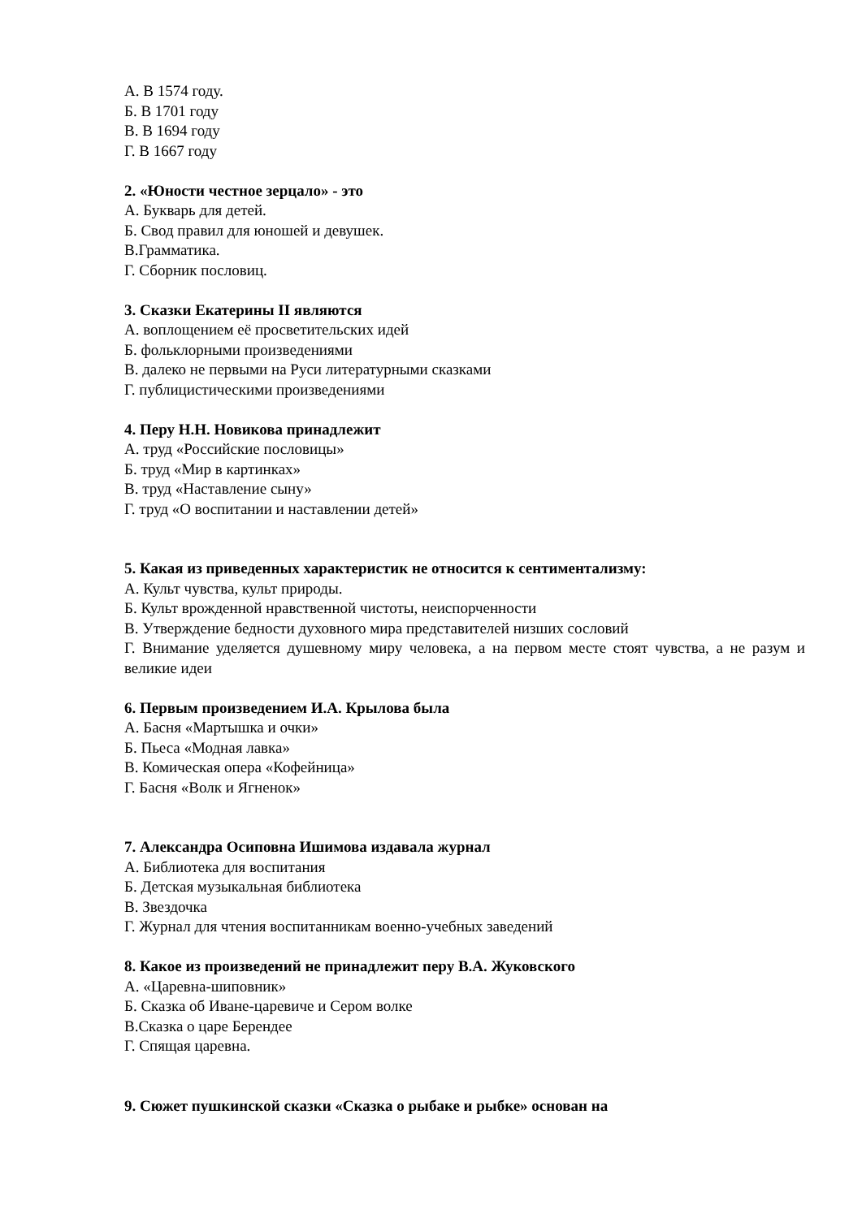А. В 1574 году.
Б. В 1701 году
В. В 1694 году
Г. В 1667 году
2. «Юности честное зерцало» - это
А. Букварь для детей.
Б. Свод правил для юношей и девушек.
В.Грамматика.
Г. Сборник пословиц.
3. Сказки Екатерины II являются
А. воплощением её просветительских идей
Б. фольклорными произведениями
В. далеко не первыми на Руси литературными сказками
Г. публицистическими произведениями
4. Перу Н.Н. Новикова принадлежит
А. труд «Российские пословицы»
Б. труд «Мир в картинках»
В. труд «Наставление сыну»
Г. труд «О воспитании и наставлении детей»
5. Какая из приведенных характеристик не относится к сентиментализму:
А. Культ чувства, культ природы.
Б. Культ врожденной нравственной чистоты, неиспорченности
В. Утверждение бедности духовного мира представителей низших сословий
Г. Внимание уделяется душевному миру человека, а на первом месте стоят чувства, а не разум и великие идеи
6. Первым произведением И.А. Крылова была
А. Басня «Мартышка и очки»
Б. Пьеса «Модная лавка»
В. Комическая опера «Кофейница»
Г. Басня «Волк и Ягненок»
7. Александра Осиповна Ишимова издавала журнал
А. Библиотека для воспитания
Б. Детская музыкальная библиотека
В. Звездочка
Г. Журнал для чтения воспитанникам военно-учебных заведений
8. Какое из произведений не принадлежит перу В.А. Жуковского
А. «Царевна-шиповник»
Б. Сказка об Иване-царевиче и Сером волке
В.Сказка о царе Берендее
Г. Спящая царевна.
9. Сюжет пушкинской сказки «Сказка о рыбаке и рыбке» основан на